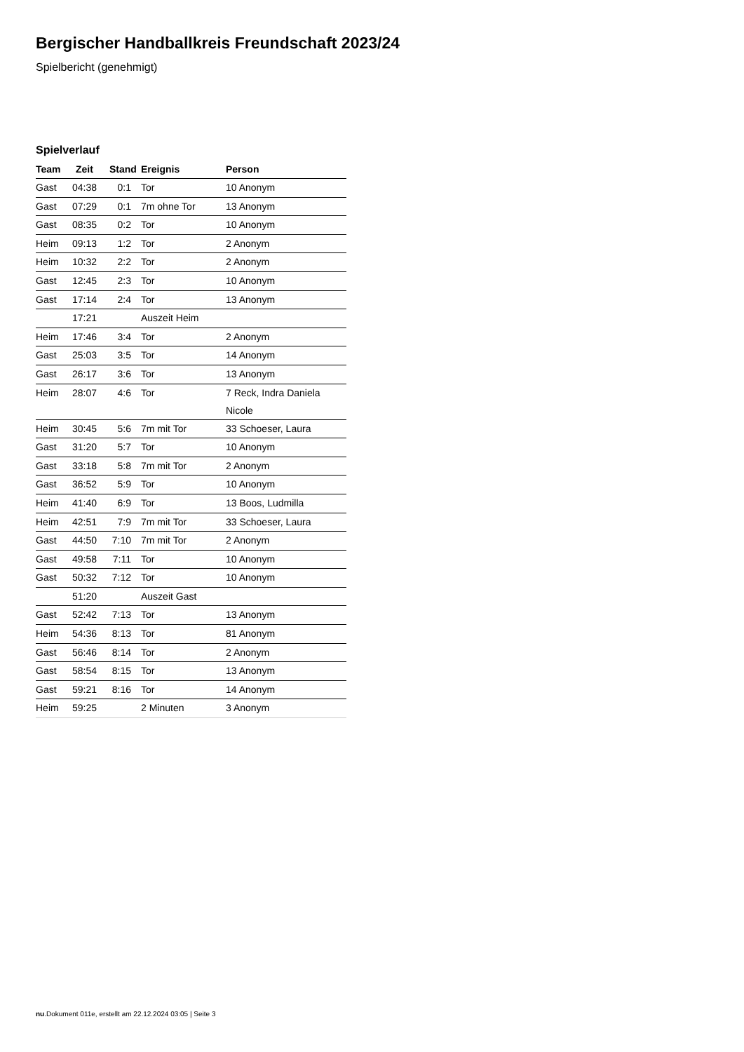Bergischer Handballkreis Freundschaft 2023/24
Spielbericht (genehmigt)
Spielverlauf
| Team | Zeit | Stand | Ereignis | Person |
| --- | --- | --- | --- | --- |
| Gast | 04:38 | 0:1 | Tor | 10 Anonym |
| Gast | 07:29 | 0:1 | 7m ohne Tor | 13 Anonym |
| Gast | 08:35 | 0:2 | Tor | 10 Anonym |
| Heim | 09:13 | 1:2 | Tor | 2 Anonym |
| Heim | 10:32 | 2:2 | Tor | 2 Anonym |
| Gast | 12:45 | 2:3 | Tor | 10 Anonym |
| Gast | 17:14 | 2:4 | Tor | 13 Anonym |
| | 17:21 | | Auszeit Heim | |
| Heim | 17:46 | 3:4 | Tor | 2 Anonym |
| Gast | 25:03 | 3:5 | Tor | 14 Anonym |
| Gast | 26:17 | 3:6 | Tor | 13 Anonym |
| Heim | 28:07 | 4:6 | Tor | 7 Reck, Indra Daniela Nicole |
| Heim | 30:45 | 5:6 | 7m mit Tor | 33 Schoeser, Laura |
| Gast | 31:20 | 5:7 | Tor | 10 Anonym |
| Gast | 33:18 | 5:8 | 7m mit Tor | 2 Anonym |
| Gast | 36:52 | 5:9 | Tor | 10 Anonym |
| Heim | 41:40 | 6:9 | Tor | 13 Boos, Ludmilla |
| Heim | 42:51 | 7:9 | 7m mit Tor | 33 Schoeser, Laura |
| Gast | 44:50 | 7:10 | 7m mit Tor | 2 Anonym |
| Gast | 49:58 | 7:11 | Tor | 10 Anonym |
| Gast | 50:32 | 7:12 | Tor | 10 Anonym |
| | 51:20 | | Auszeit Gast | |
| Gast | 52:42 | 7:13 | Tor | 13 Anonym |
| Heim | 54:36 | 8:13 | Tor | 81 Anonym |
| Gast | 56:46 | 8:14 | Tor | 2 Anonym |
| Gast | 58:54 | 8:15 | Tor | 13 Anonym |
| Gast | 59:21 | 8:16 | Tor | 14 Anonym |
| Heim | 59:25 | | 2 Minuten | 3 Anonym |
nu.Dokument 011e, erstellt am 22.12.2024 03:05 | Seite 3